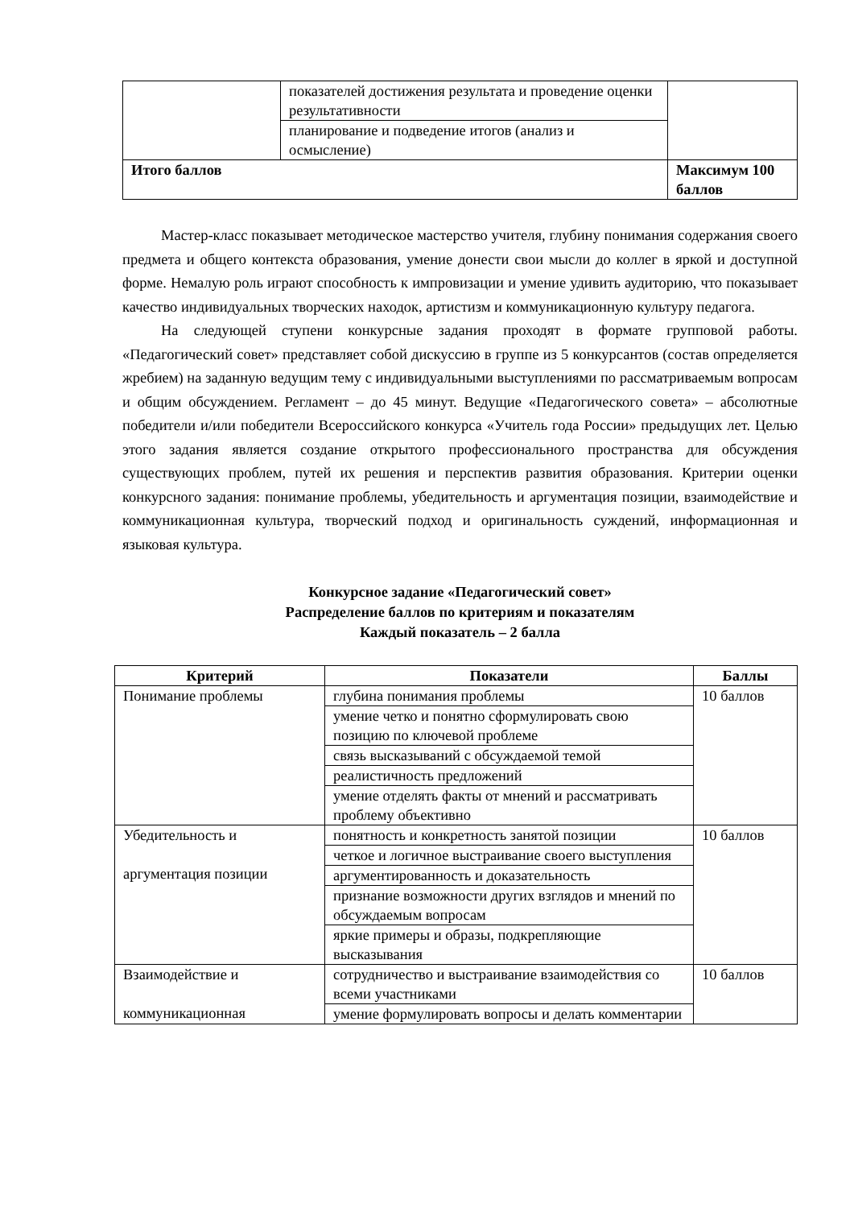| | показателей достижения результата и проведение оценки результативности | |
| | планирование и подведение итогов (анализ и осмысление) | |
| Итого баллов | | Максимум 100 баллов |
Мастер-класс показывает методическое мастерство учителя, глубину понимания содержания своего предмета и общего контекста образования, умение донести свои мысли до коллег в яркой и доступной форме. Немалую роль играют способность к импровизации и умение удивить аудиторию, что показывает качество индивидуальных творческих находок, артистизм и коммуникационную культуру педагога.
На следующей ступени конкурсные задания проходят в формате групповой работы. «Педагогический совет» представляет собой дискуссию в группе из 5 конкурсантов (состав определяется жребием) на заданную ведущим тему с индивидуальными выступлениями по рассматриваемым вопросам и общим обсуждением. Регламент – до 45 минут. Ведущие «Педагогического совета» – абсолютные победители и/или победители Всероссийского конкурса «Учитель года России» предыдущих лет. Целью этого задания является создание открытого профессионального пространства для обсуждения существующих проблем, путей их решения и перспектив развития образования. Критерии оценки конкурсного задания: понимание проблемы, убедительность и аргументация позиции, взаимодействие и коммуникационная культура, творческий подход и оригинальность суждений, информационная и языковая культура.
Конкурсное задание «Педагогический совет»
Распределение баллов по критериям и показателям
Каждый показатель – 2 балла
| Критерий | Показатели | Баллы |
| --- | --- | --- |
| Понимание проблемы | глубина понимания проблемы | 10 баллов |
| | умение четко и понятно сформулировать свою позицию по ключевой проблеме | |
| | связь высказываний с обсуждаемой темой | |
| | реалистичность предложений | |
| | умение отделять факты от мнений и рассматривать проблему объективно | |
| Убедительность и аргументация позиции | понятность и конкретность занятой позиции | 10 баллов |
| | четкое и логичное выстраивание своего выступления | |
| | аргументированность и доказательность | |
| | признание возможности других взглядов и мнений по обсуждаемым вопросам | |
| | яркие примеры и образы, подкрепляющие высказывания | |
| Взаимодействие и коммуникационная | сотрудничество и выстраивание взаимодействия со всеми участниками | 10 баллов |
| | умение формулировать вопросы и делать комментарии | |